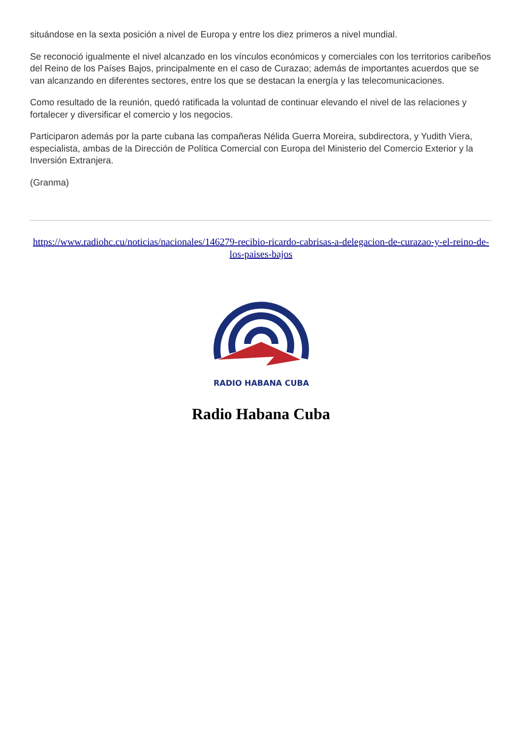situándose en la sexta posición a nivel de Europa y entre los diez primeros a nivel mundial.
Se reconoció igualmente el nivel alcanzado en los vínculos económicos y comerciales con los territorios caribeños del Reino de los Países Bajos, principalmente en el caso de Curazao; además de importantes acuerdos que se van alcanzando en diferentes sectores, entre los que se destacan la energía y las telecomunicaciones.
Como resultado de la reunión, quedó ratificada la voluntad de continuar elevando el nivel de las relaciones y fortalecer y diversificar el comercio y los negocios.
Participaron además por la parte cubana las compañeras Nélida Guerra Moreira, subdirectora, y Yudith Viera, especialista, ambas de la Dirección de Política Comercial con Europa del Ministerio del Comercio Exterior y la Inversión Extranjera.
(Granma)
https://www.radiohc.cu/noticias/nacionales/146279-recibio-ricardo-cabrisas-a-delegacion-de-curazao-y-el-reino-de-los-paises-bajos
RADIO HABANA CUBA
Radio Habana Cuba